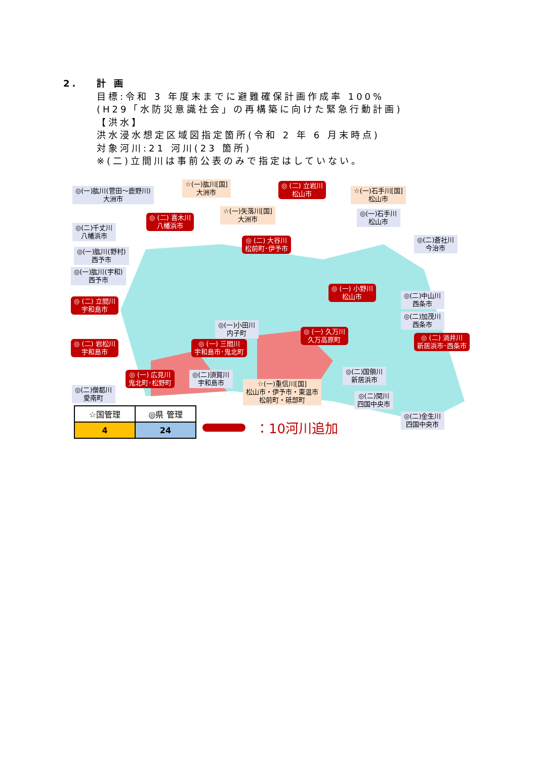2. 計 画
目標:令和 3 年度末までに避難確保計画作成率 100%
(H29「水防災意識社会」の再構築に向けた緊急行動計画)
【洪水】
洪水浸水想定区域図指定箇所(令和 2 年 6 月末時点)
対象河川:21 河川(23 箇所)
※(二)立間川は事前公表のみで指定はしていない。
◎(一)肱川(菅田～鹿野川)
大洲市
☆(一)肱川[国]
大洲市
◎ (二) 立岩川
松山市
☆(一)石手川[国]
松山市
☆(一)矢落川[国]
大洲市
◎(一)石手川
松山市
◎ (二) 喜木川
八幡浜市
◎(二)千丈川
八幡浜市
◎ (二) 大谷川
松前町･伊予市
◎(二)蒼社川
今治市
◎(一)肱川(野村)
西予市
◎(一)肱川(宇和)
西予市
◎ (一) 小野川
松山市
◎(二)中山川
西条市
◎ (二) 立間川
宇和島市
◎(二)加茂川
西条市
◎(一)小田川
内子町
◎ (一) 久万川
久万高原町
◎ (二) 渦井川
新居浜市･西条市
◎ (一) 三間川
宇和島市･鬼北町
◎ (二) 岩松川
宇和島市
◎(二)国領川
新居浜市
◎ (一) 広見川
鬼北町･松野町
◎(二)須賀川
宇和島市
☆(一)重信川[国]
松山市・伊予市・東温市
松前町・砥部町
◎(二)僧都川
愛南町
◎(二)関川
四国中央市
◎(二)金生川
四国中央市
| ☆国管理 | ◎県 管理 |
| --- | --- |
| 4 | 24 |
：10河川追加